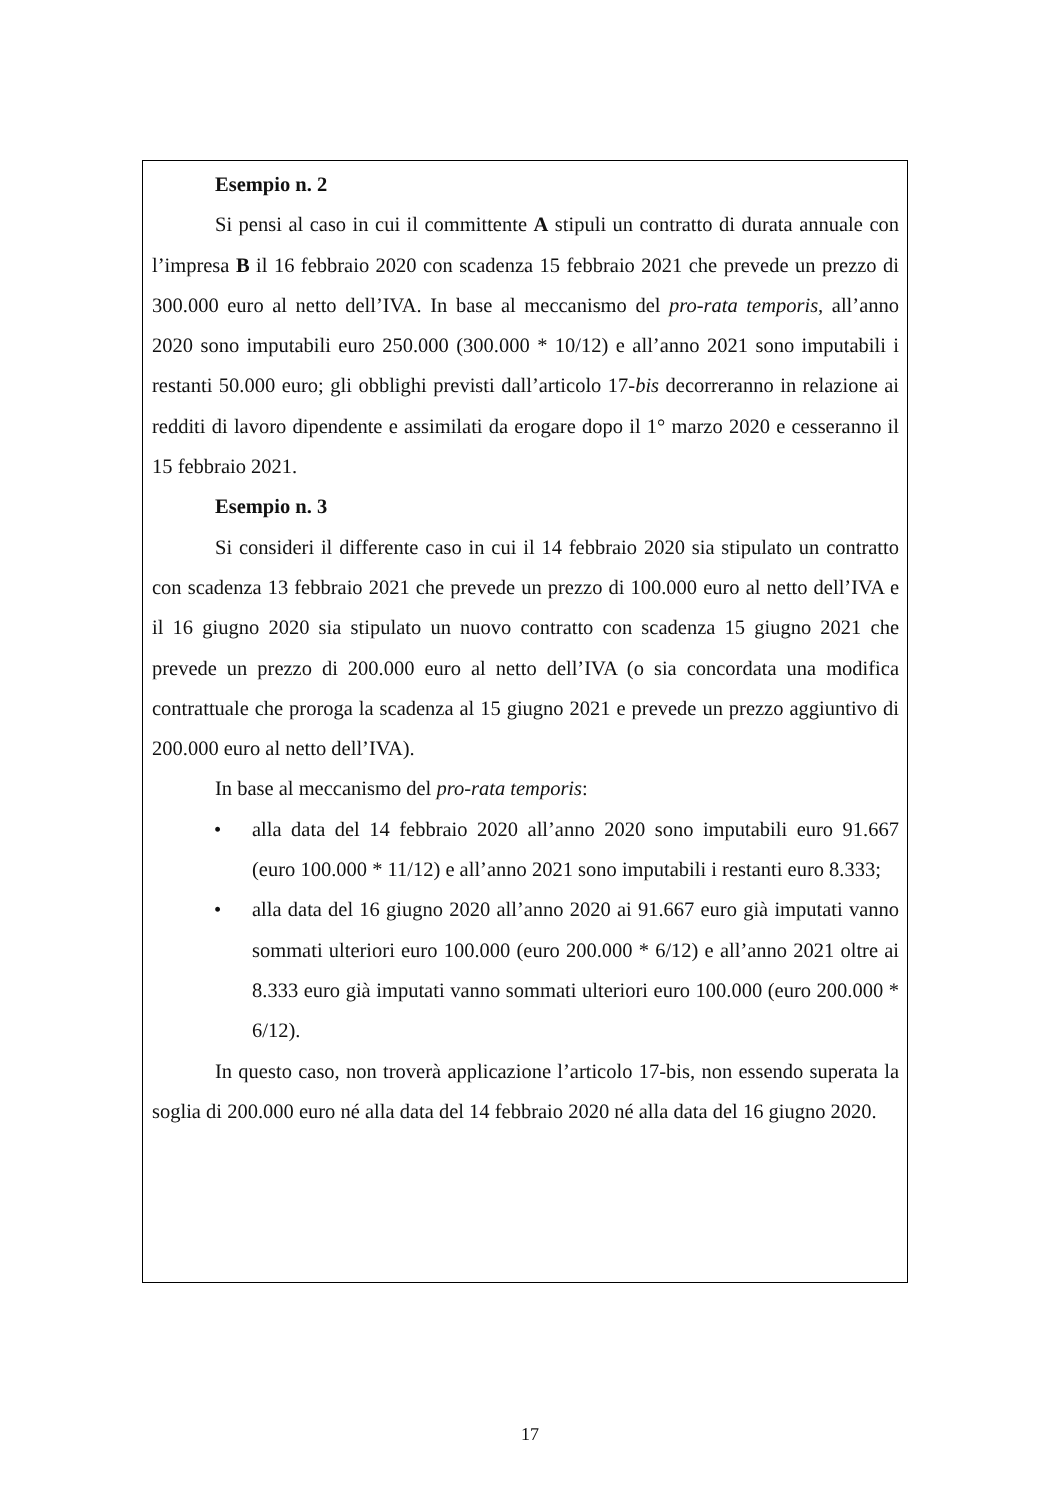Esempio n. 2
Si pensi al caso in cui il committente A stipuli un contratto di durata annuale con l’impresa B il 16 febbraio 2020 con scadenza 15 febbraio 2021 che prevede un prezzo di 300.000 euro al netto dell’IVA. In base al meccanismo del pro-rata temporis, all’anno 2020 sono imputabili euro 250.000 (300.000 * 10/12) e all’anno 2021 sono imputabili i restanti 50.000 euro; gli obblighi previsti dall’articolo 17-bis decorreranno in relazione ai redditi di lavoro dipendente e assimilati da erogare dopo il 1° marzo 2020 e cesseranno il 15 febbraio 2021.
Esempio n. 3
Si consideri il differente caso in cui il 14 febbraio 2020 sia stipulato un contratto con scadenza 13 febbraio 2021 che prevede un prezzo di 100.000 euro al netto dell’IVA e il 16 giugno 2020 sia stipulato un nuovo contratto con scadenza 15 giugno 2021 che prevede un prezzo di 200.000 euro al netto dell’IVA (o sia concordata una modifica contrattuale che proroga la scadenza al 15 giugno 2021 e prevede un prezzo aggiuntivo di 200.000 euro al netto dell’IVA).
In base al meccanismo del pro-rata temporis:
• alla data del 14 febbraio 2020 all’anno 2020 sono imputabili euro 91.667 (euro 100.000 * 11/12) e all’anno 2021 sono imputabili i restanti euro 8.333;
• alla data del 16 giugno 2020 all’anno 2020 ai 91.667 euro già imputati vanno sommati ulteriori euro 100.000 (euro 200.000 * 6/12) e all’anno 2021 oltre ai 8.333 euro già imputati vanno sommati ulteriori euro 100.000 (euro 200.000 * 6/12).
In questo caso, non troverà applicazione l’articolo 17-bis, non essendo superata la soglia di 200.000 euro né alla data del 14 febbraio 2020 né alla data del 16 giugno 2020.
17